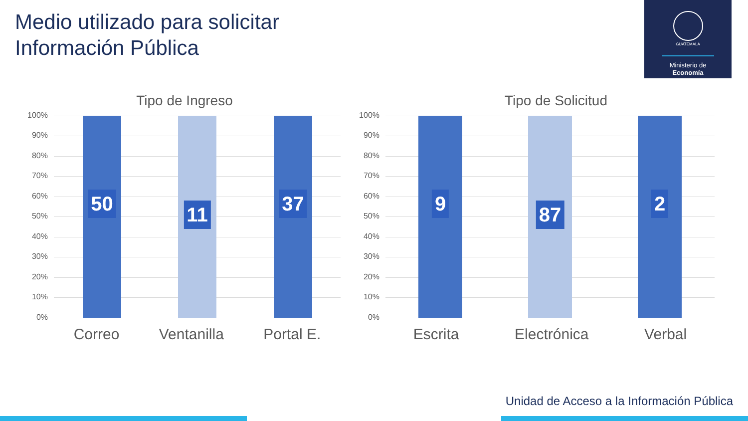Medio utilizado para solicitar
Información Pública
GUATEMALA
Ministerio de
Economía
Tipo de Ingreso
100%
90%
80%
70%
60%
50%
40%
30%
20%
10%
0%
50 11 37
Correo Ventanilla Portal E.
Tipo de Solicitud
100%
90%
80%
70%
60%
50%
40%
30%
20%
10%
0%
9 87 2
Escrita Electrónica Verbal
Unidad de Acceso a la Información Pública